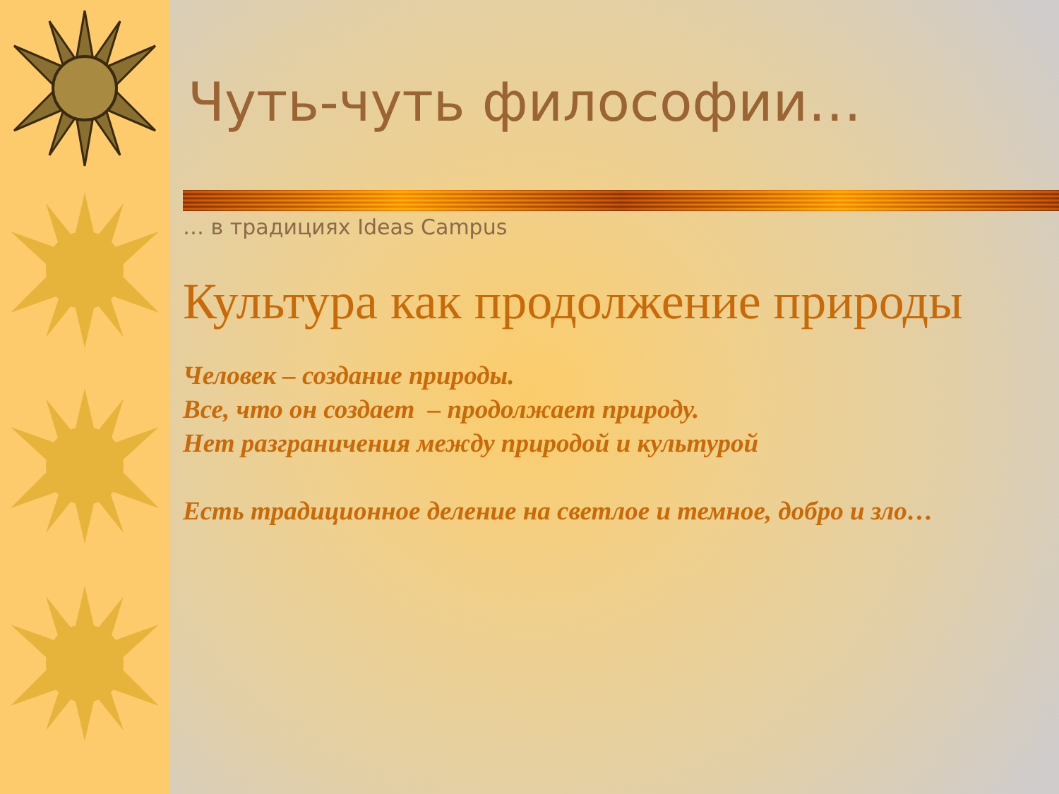Чуть-чуть философии…
… в традициях Ideas Campus
Культура как продолжение природы
Человек – создание природы.
Все, что он создает – продолжает природу.
Нет разграничения между природой и культурой
Есть традиционное деление на светлое и темное, добро и зло…